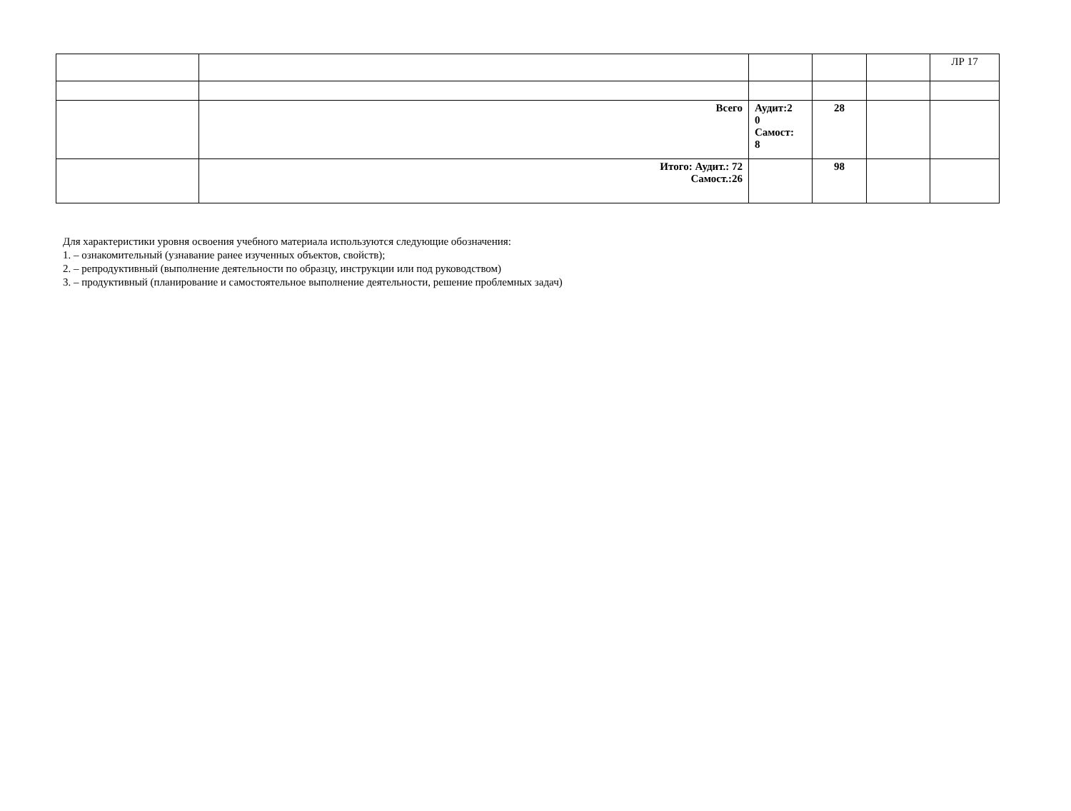| | | | | | ЛР 17 |
| | Всего | Аудит:2 0 Самост: 8 | 28 | | |
| | Итого: Аудит.: 72 Самост.:26 | | 98 | | |
Для характеристики уровня освоения учебного материала используются следующие обозначения:
1. – ознакомительный (узнавание ранее изученных объектов, свойств);
2. – репродуктивный (выполнение деятельности по образцу, инструкции или под руководством)
3. – продуктивный (планирование и самостоятельное выполнение деятельности, решение проблемных задач)